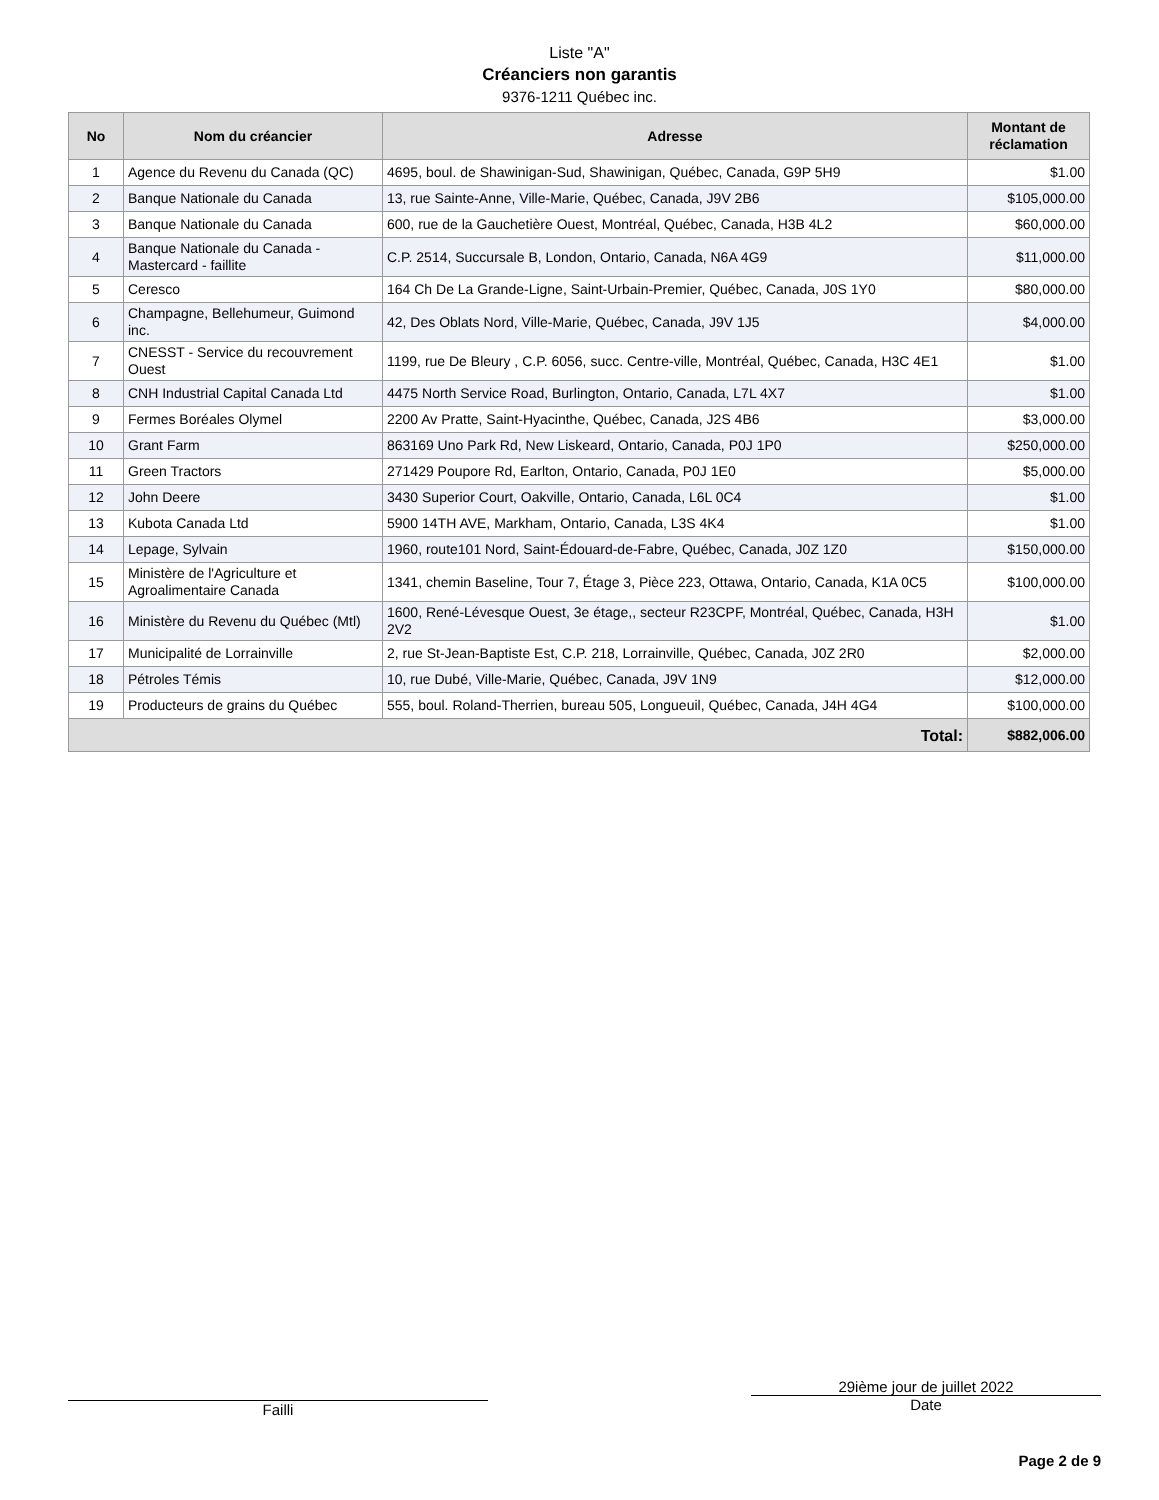Liste "A"
Créanciers non garantis
9376-1211 Québec inc.
| No | Nom du créancier | Adresse | Montant de réclamation |
| --- | --- | --- | --- |
| 1 | Agence du Revenu du Canada (QC) | 4695, boul. de Shawinigan-Sud, Shawinigan, Québec, Canada, G9P 5H9 | $1.00 |
| 2 | Banque Nationale du Canada | 13, rue Sainte-Anne, Ville-Marie, Québec, Canada, J9V 2B6 | $105,000.00 |
| 3 | Banque Nationale du Canada | 600, rue de la Gauchetière Ouest, Montréal, Québec, Canada, H3B 4L2 | $60,000.00 |
| 4 | Banque Nationale du Canada - Mastercard - faillite | C.P. 2514, Succursale B, London, Ontario, Canada, N6A 4G9 | $11,000.00 |
| 5 | Ceresco | 164 Ch De La Grande-Ligne, Saint-Urbain-Premier, Québec, Canada, J0S 1Y0 | $80,000.00 |
| 6 | Champagne, Bellehumeur, Guimond inc. | 42, Des Oblats Nord, Ville-Marie, Québec, Canada, J9V 1J5 | $4,000.00 |
| 7 | CNESST - Service du recouvrement Ouest | 1199, rue De Bleury , C.P. 6056, succ. Centre-ville, Montréal, Québec, Canada, H3C 4E1 | $1.00 |
| 8 | CNH Industrial Capital Canada Ltd | 4475 North Service Road, Burlington, Ontario, Canada, L7L 4X7 | $1.00 |
| 9 | Fermes Boréales Olymel | 2200 Av Pratte, Saint-Hyacinthe, Québec, Canada, J2S 4B6 | $3,000.00 |
| 10 | Grant Farm | 863169 Uno Park Rd, New Liskeard, Ontario, Canada, P0J 1P0 | $250,000.00 |
| 11 | Green Tractors | 271429 Poupore Rd, Earlton, Ontario, Canada, P0J 1E0 | $5,000.00 |
| 12 | John Deere | 3430 Superior Court, Oakville, Ontario, Canada, L6L 0C4 | $1.00 |
| 13 | Kubota Canada Ltd | 5900 14TH AVE, Markham, Ontario, Canada, L3S 4K4 | $1.00 |
| 14 | Lepage, Sylvain | 1960, route101 Nord, Saint-Édouard-de-Fabre, Québec, Canada, J0Z 1Z0 | $150,000.00 |
| 15 | Ministère de l'Agriculture et Agroalimentaire Canada | 1341, chemin Baseline, Tour 7, Étage 3, Pièce 223, Ottawa, Ontario, Canada, K1A 0C5 | $100,000.00 |
| 16 | Ministère du Revenu du Québec (Mtl) | 1600, René-Lévesque Ouest, 3e étage,, secteur R23CPF, Montréal, Québec, Canada, H3H 2V2 | $1.00 |
| 17 | Municipalité de Lorrainville | 2, rue St-Jean-Baptiste Est, C.P. 218, Lorrainville, Québec, Canada, J0Z 2R0 | $2,000.00 |
| 18 | Pétroles Témis | 10, rue Dubé, Ville-Marie, Québec, Canada, J9V 1N9 | $12,000.00 |
| 19 | Producteurs de grains du Québec | 555, boul. Roland-Therrien, bureau 505, Longueuil, Québec, Canada, J4H 4G4 | $100,000.00 |
| Total: | | | $882,006.00 |
Failli
29ième jour de juillet 2022
Date
Page 2 de 9